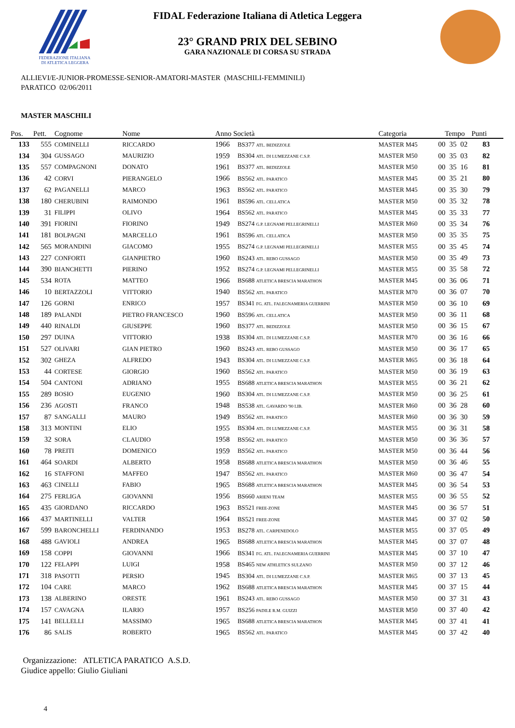FEDERAZIONE ITALIANA
DI ATLETICA LEGGERA
FIDAL Federazione Italiana di Atletica Leggera
23° GRAND PRIX DEL SEBINO
GARA NAZIONALE DI CORSA SU STRADA
ALLIEVI/E-JUNIOR-PROMESSE-SENIOR-AMATORI-MASTER (MASCHILI-FEMMINILI)
PARATICO 02/06/2011
MASTER MASCHILI
| Pos. | Pett. | Cognome | Nome | Anno Società | | Categoria | Tempo | | | Punti |
| --- | --- | --- | --- | --- | --- | --- | --- | --- | --- | --- |
| 133 | 555 | COMINELLI | RICCARDO | 1966 | BS377 ATL. BEDIZZOLE | MASTER M45 | 00 | 35 | 02 | 83 |
| 134 | 304 | GUSSAGO | MAURIZIO | 1959 | BS304 ATL. DI LUMEZZANE C.S.P. | MASTER M50 | 00 | 35 | 03 | 82 |
| 135 | 557 | COMPAGNONI | DONATO | 1961 | BS377 ATL. BEDIZZOLE | MASTER M50 | 00 | 35 | 16 | 81 |
| 136 | 42 | CORVI | PIERANGELO | 1966 | BS562 ATL. PARATICO | MASTER M45 | 00 | 35 | 21 | 80 |
| 137 | 62 | PAGANELLI | MARCO | 1963 | BS562 ATL. PARATICO | MASTER M45 | 00 | 35 | 30 | 79 |
| 138 | 180 | CHERUBINI | RAIMONDO | 1961 | BS596 ATL. CELLATICA | MASTER M50 | 00 | 35 | 32 | 78 |
| 139 | 31 | FILIPPI | OLIVO | 1964 | BS562 ATL. PARATICO | MASTER M45 | 00 | 35 | 33 | 77 |
| 140 | 391 | FIORINI | FIORINO | 1949 | BS274 G.P. LEGNAMI PELLEGRINELLI | MASTER M60 | 00 | 35 | 34 | 76 |
| 141 | 181 | BOLPAGNI | MARCELLO | 1961 | BS596 ATL. CELLATICA | MASTER M50 | 00 | 35 | 35 | 75 |
| 142 | 565 | MORANDINI | GIACOMO | 1955 | BS274 G.P. LEGNAMI PELLEGRINELLI | MASTER M55 | 00 | 35 | 45 | 74 |
| 143 | 227 | CONFORTI | GIANPIETRO | 1960 | BS243 ATL. REBO GUSSAGO | MASTER M50 | 00 | 35 | 49 | 73 |
| 144 | 390 | BIANCHETTI | PIERINO | 1952 | BS274 G.P. LEGNAMI PELLEGRINELLI | MASTER M55 | 00 | 35 | 58 | 72 |
| 145 | 534 | ROTA | MATTEO | 1966 | BS688 ATLETICA BRESCIA MARATHON | MASTER M45 | 00 | 36 | 06 | 71 |
| 146 | 10 | BERTAZZOLI | VITTORIO | 1940 | BS562 ATL. PARATICO | MASTER M70 | 00 | 36 | 07 | 70 |
| 147 | 126 | GORNI | ENRICO | 1957 | BS341 FG. ATL. FALEGNAMERIA GUERRINI | MASTER M50 | 00 | 36 | 10 | 69 |
| 148 | 189 | PALANDI | PIETRO FRANCESCO | 1960 | BS596 ATL. CELLATICA | MASTER M50 | 00 | 36 | 11 | 68 |
| 149 | 440 | RINALDI | GIUSEPPE | 1960 | BS377 ATL. BEDIZZOLE | MASTER M50 | 00 | 36 | 15 | 67 |
| 150 | 297 | DUINA | VITTORIO | 1938 | BS304 ATL. DI LUMEZZANE C.S.P. | MASTER M70 | 00 | 36 | 16 | 66 |
| 151 | 527 | OLIVARI | GIAN PIETRO | 1960 | BS243 ATL. REBO GUSSAGO | MASTER M50 | 00 | 36 | 17 | 65 |
| 152 | 302 | GHEZA | ALFREDO | 1943 | BS304 ATL. DI LUMEZZANE C.S.P. | MASTER M65 | 00 | 36 | 18 | 64 |
| 153 | 44 | CORTESE | GIORGIO | 1960 | BS562 ATL. PARATICO | MASTER M50 | 00 | 36 | 19 | 63 |
| 154 | 504 | CANTONI | ADRIANO | 1955 | BS688 ATLETICA BRESCIA MARATHON | MASTER M55 | 00 | 36 | 21 | 62 |
| 155 | 289 | BOSIO | EUGENIO | 1960 | BS304 ATL. DI LUMEZZANE C.S.P. | MASTER M50 | 00 | 36 | 25 | 61 |
| 156 | 236 | AGOSTI | FRANCO | 1948 | BS538 ATL. GAVARDO '90 LIB. | MASTER M60 | 00 | 36 | 28 | 60 |
| 157 | 87 | SANGALLI | MAURO | 1949 | BS562 ATL. PARATICO | MASTER M60 | 00 | 36 | 30 | 59 |
| 158 | 313 | MONTINI | ELIO | 1955 | BS304 ATL. DI LUMEZZANE C.S.P. | MASTER M55 | 00 | 36 | 31 | 58 |
| 159 | 32 | SORA | CLAUDIO | 1958 | BS562 ATL. PARATICO | MASTER M50 | 00 | 36 | 36 | 57 |
| 160 | 78 | PREITI | DOMENICO | 1959 | BS562 ATL. PARATICO | MASTER M50 | 00 | 36 | 44 | 56 |
| 161 | 464 | SOARDI | ALBERTO | 1958 | BS688 ATLETICA BRESCIA MARATHON | MASTER M50 | 00 | 36 | 46 | 55 |
| 162 | 16 | STAFFONI | MAFFEO | 1947 | BS562 ATL. PARATICO | MASTER M60 | 00 | 36 | 47 | 54 |
| 163 | 463 | CINELLI | FABIO | 1965 | BS688 ATLETICA BRESCIA MARATHON | MASTER M45 | 00 | 36 | 54 | 53 |
| 164 | 275 | FERLIGA | GIOVANNI | 1956 | BS660 ARIENI TEAM | MASTER M55 | 00 | 36 | 55 | 52 |
| 165 | 435 | GIORDANO | RICCARDO | 1963 | BS521 FREE-ZONE | MASTER M45 | 00 | 36 | 57 | 51 |
| 166 | 437 | MARTINELLI | VALTER | 1964 | BS521 FREE-ZONE | MASTER M45 | 00 | 37 | 02 | 50 |
| 167 | 599 | BARONCHELLI | FERDINANDO | 1953 | BS278 ATL. CARPENEDOLO | MASTER M55 | 00 | 37 | 05 | 49 |
| 168 | 488 | GAVIOLI | ANDREA | 1965 | BS688 ATLETICA BRESCIA MARATHON | MASTER M45 | 00 | 37 | 07 | 48 |
| 169 | 158 | COPPI | GIOVANNI | 1966 | BS341 FG. ATL. FALEGNAMERIA GUERRINI | MASTER M45 | 00 | 37 | 10 | 47 |
| 170 | 122 | FELAPPI | LUIGI | 1958 | BS465 NEW ATHLETICS SULZANO | MASTER M50 | 00 | 37 | 12 | 46 |
| 171 | 318 | PASOTTI | PERSIO | 1945 | BS304 ATL. DI LUMEZZANE C.S.P. | MASTER M65 | 00 | 37 | 13 | 45 |
| 172 | 104 | CARE | MARCO | 1962 | BS688 ATLETICA BRESCIA MARATHON | MASTER M45 | 00 | 37 | 15 | 44 |
| 173 | 138 | ALBERINO | ORESTE | 1961 | BS243 ATL. REBO GUSSAGO | MASTER M50 | 00 | 37 | 31 | 43 |
| 174 | 157 | CAVAGNA | ILARIO | 1957 | BS256 PADILE R.M. GUIZZI | MASTER M50 | 00 | 37 | 40 | 42 |
| 175 | 141 | BELLELLI | MASSIMO | 1965 | BS688 ATLETICA BRESCIA MARATHON | MASTER M45 | 00 | 37 | 41 | 41 |
| 176 | 86 | SALIS | ROBERTO | 1965 | BS562 ATL. PARATICO | MASTER M45 | 00 | 37 | 42 | 40 |
Organizzazione: ATLETICA PARATICO A.S.D.
Giudice appello: Giulio Giuliani
4